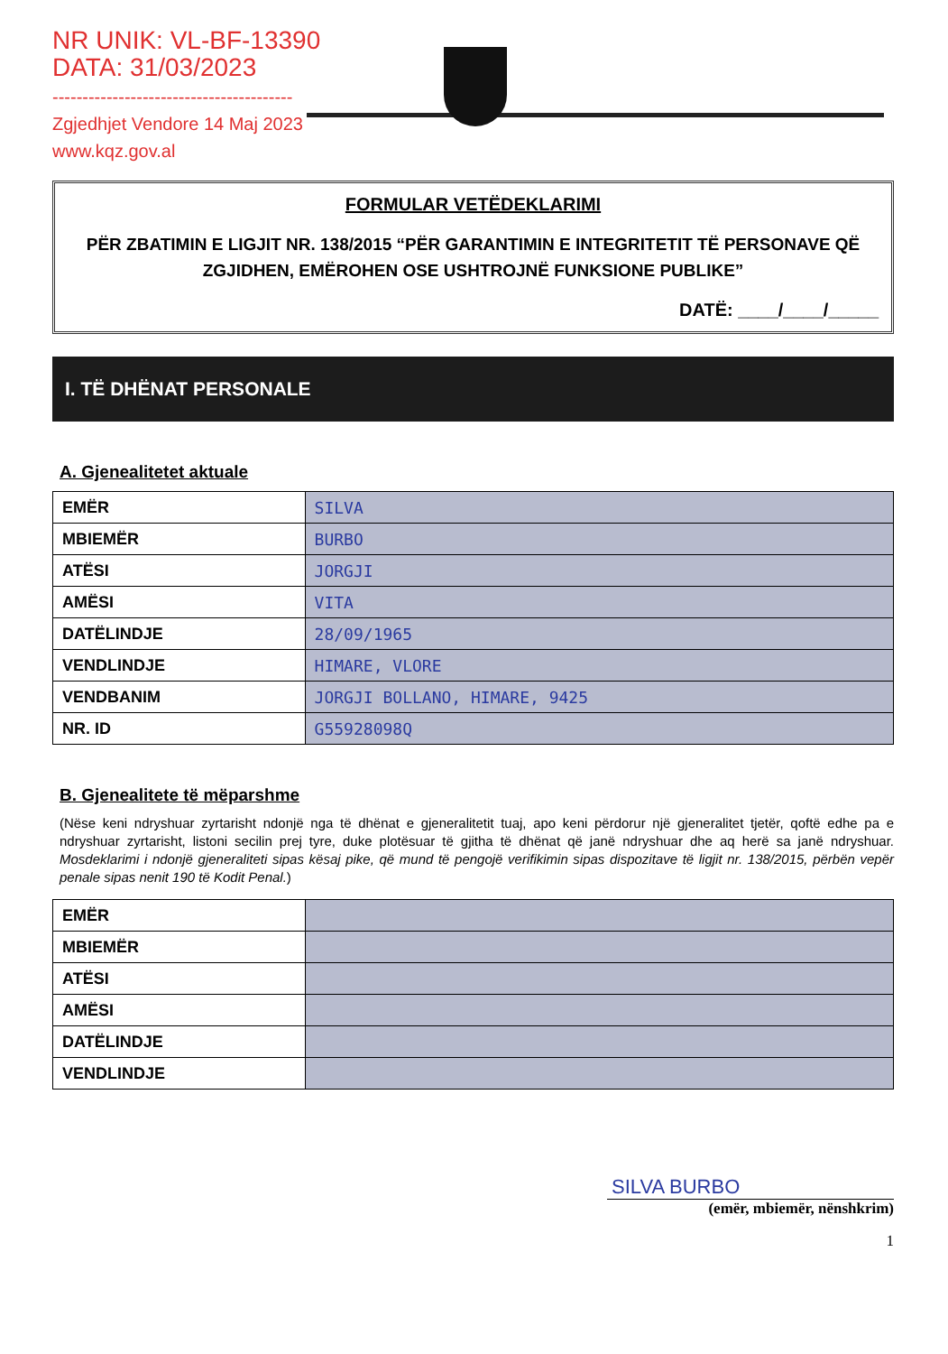NR UNIK: VL-BF-13390
DATA: 31/03/2023
----------------------------------------
Zgjedhjet Vendore 14 Maj 2023
www.kqz.gov.al
FORMULAR VETËDEKLARIMI
PËR ZBATIMIN E LIGJIT NR. 138/2015 “PËR GARANTIMIN E INTEGRITETIT TË PERSONAVE QË ZGJIDHEN, EMËROHEN OSE USHTROJNË FUNKSIONE PUBLIKE”
DATË: ____/____/_____
I. TË DHËNAT PERSONALE
A. Gjenealitetet aktuale
| EMËR | SILVA |
| MBIEMËR | BURBO |
| ATËSI | JORGJI |
| AMËSI | VITA |
| DATËLINDJE | 28/09/1965 |
| VENDLINDJE | HIMARE, VLORE |
| VENDBANIM | JORGJI BOLLANO, HIMARE, 9425 |
| NR. ID | G55928098Q |
B. Gjenealitete të mëparshme
(Nëse keni ndryshuar zyrtarisht ndonjë nga të dhënat e gjeneralitetit tuaj, apo keni përdorur një gjeneralitet tjetër, qoftë edhe pa e ndryshuar zyrtarisht, listoni secilin prej tyre, duke plotësuar të gjitha të dhënat që janë ndryshuar dhe aq herë sa janë ndryshuar. Mosdeklarimi i ndonjë gjeneraliteti sipas kësaj pike, që mund të pengojë verifikimin sipas dispozitave të ligjit nr. 138/2015, përbën vepër penale sipas nenit 190 të Kodit Penal.)
| EMËR | |
| MBIEMËR | |
| ATËSI | |
| AMËSI | |
| DATËLINDJE | |
| VENDLINDJE | |
SILVA BURBO
(emër, mbiemër, nënshkrim)
1